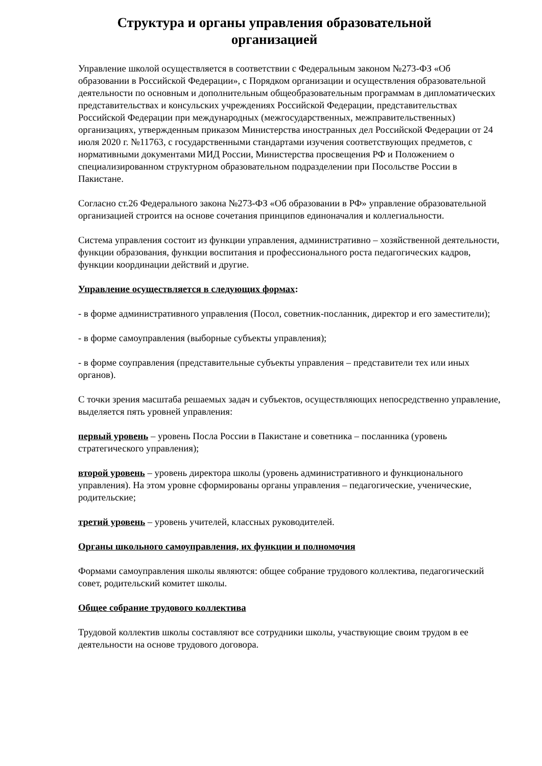Структура и органы управления образовательной
организацией
Управление школой осуществляется в соответствии с Федеральным законом №273-ФЗ «Об образовании в Российской Федерации», с Порядком организации и осуществления образовательной деятельности по основным и дополнительным общеобразовательным программам в дипломатических представительствах и консульских учреждениях Российской Федерации, представительствах Российской Федерации при международных (межгосударственных, межправительственных) организациях, утвержденным приказом Министерства иностранных дел Российской Федерации от 24 июля 2020 г. №11763, с государственными стандартами изучения соответствующих предметов, с нормативными документами МИД России, Министерства просвещения РФ и Положением о специализированном структурном образовательном подразделении при Посольстве России в Пакистане.
Согласно ст.26 Федерального закона №273-ФЗ «Об образовании в РФ» управление образовательной организацией строится на основе сочетания принципов единоначалия и коллегиальности.
Система управления состоит из функции управления, административно – хозяйственной деятельности, функции образования, функции воспитания и профессионального роста педагогических кадров, функции координации действий и другие.
Управление осуществляется в следующих формах:
- в форме административного управления (Посол, советник-посланник, директор и его заместители);
- в форме самоуправления (выборные субъекты управления);
- в форме соуправления (представительные субъекты управления – представители тех или иных органов).
С точки зрения масштаба решаемых задач и субъектов, осуществляющих непосредственно управление, выделяется пять уровней управления:
первый уровень – уровень Посла России в Пакистане и советника – посланника (уровень стратегического управления);
второй уровень – уровень директора школы (уровень административного и функционального управления). На этом уровне сформированы органы управления – педагогические, ученические, родительские;
третий уровень – уровень учителей, классных руководителей.
Органы школьного самоуправления, их функции и полномочия
Формами самоуправления школы являются: общее собрание трудового коллектива, педагогический совет, родительский комитет школы.
Общее собрание трудового коллектива
Трудовой коллектив школы составляют все сотрудники школы, участвующие своим трудом в ее деятельности на основе трудового договора.